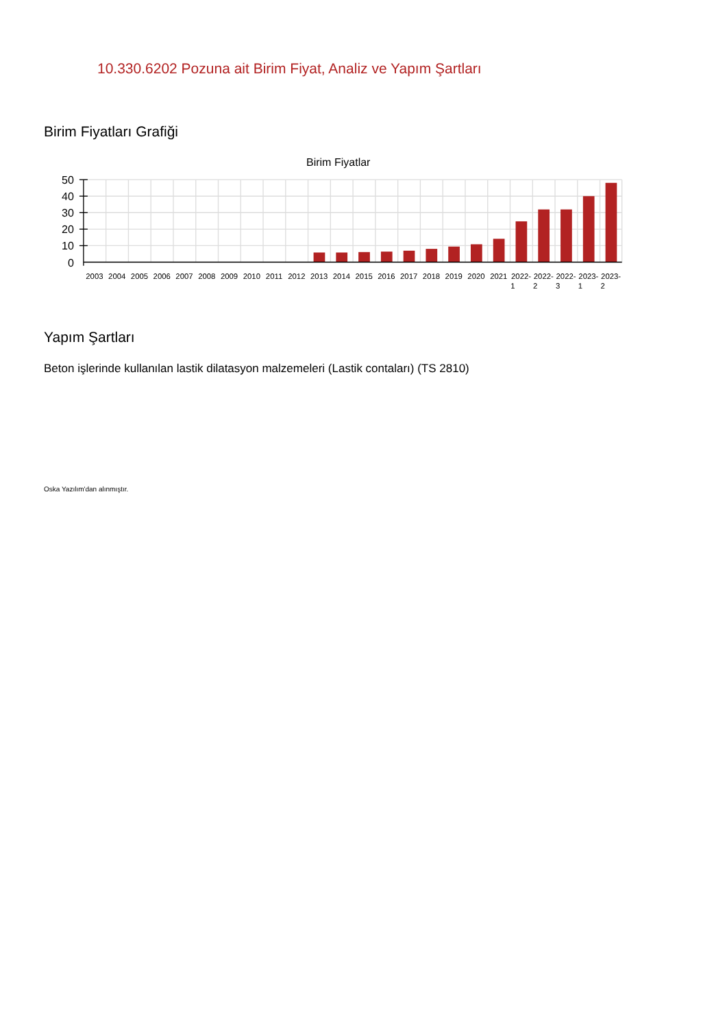10.330.6202 Pozuna ait Birim Fiyat, Analiz ve Yapım Şartları
Birim Fiyatları Grafiği
Birim Fiyatlar
50
40
30
20
10
0
2003
2004
2005
2006
2007
2008
2009
2010
2011
2012
2013
2014
2015
2016
2017
2018
2019
2020
2021
2022-
1
2022-
2
2022-
3
2023-
1
2023-
2
Yapım Şartları
Beton işlerinde kullanılan lastik dilatasyon malzemeleri (Lastik contaları) (TS 2810)
Oska Yazılım'dan alınmıştır.